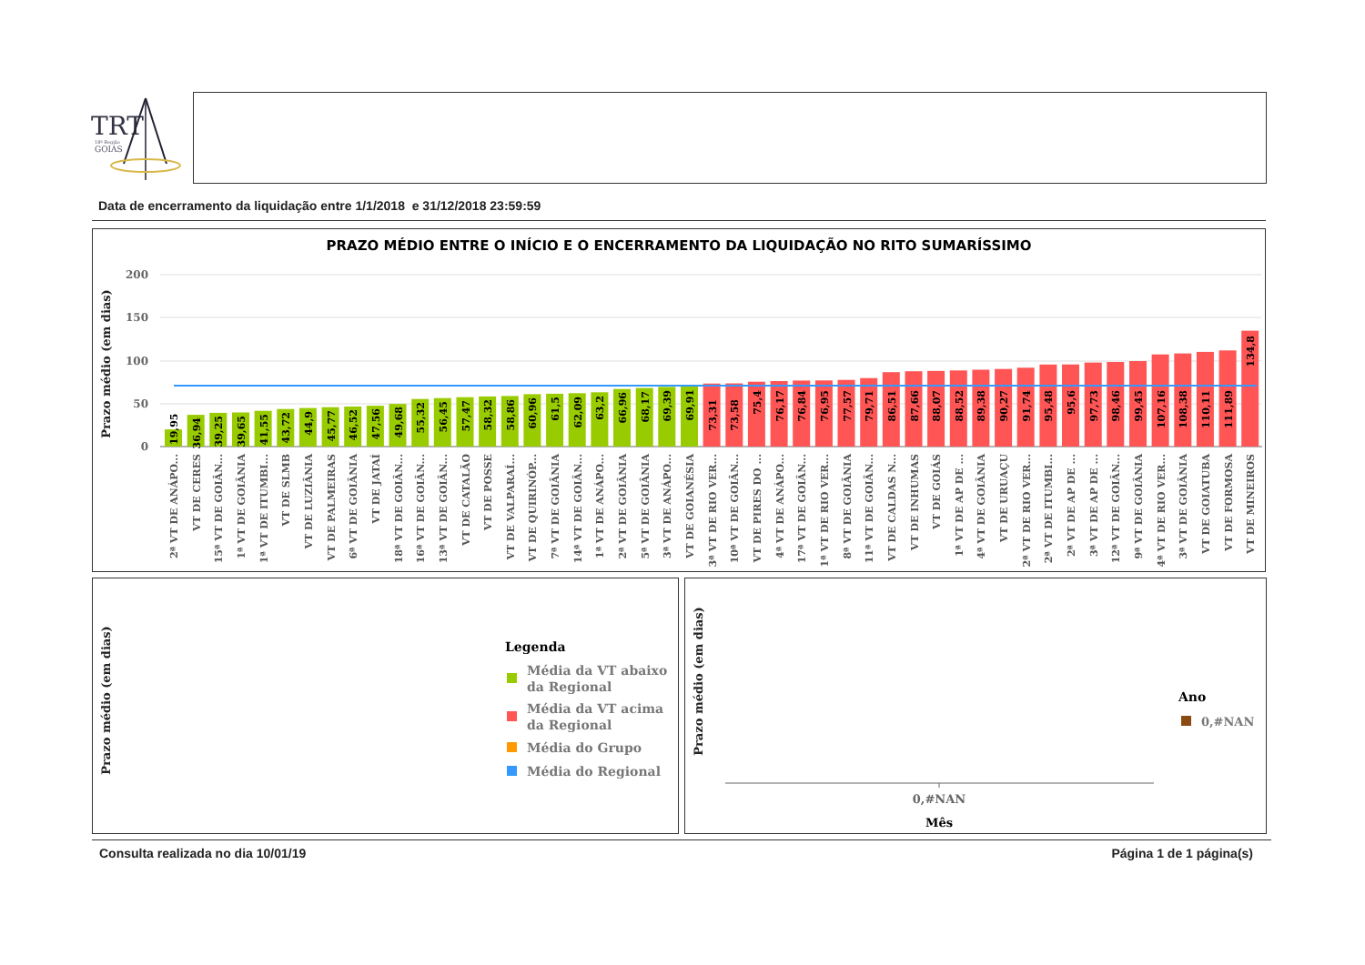TRT
18ª Região
GOIÁS
Data de encerramento da liquidação entre 1/1/2018 e 31/12/2018 23:59:59
PRAZO MÉDIO ENTRE O INÍCIO E O ENCERRAMENTO DA LIQUIDAÇÃO NO RITO SUMARÍSSIMO
Prazo médio (em dias)
200
150
100
50
0
19,95
2ª VT DE ANÁPO...
36,94
VT DE CERES
39,25
15ª VT DE GOIÂN...
39,65
1ª VT DE GOIÂNIA
41,55
1ª VT DE ITUMBI...
43,72
VT DE SLMB
44,9
VT DE LUZIÂNIA
45,77
VT DE PALMEIRAS
46,52
6ª VT DE GOIÂNIA
47,56
VT DE JATAÍ
49,68
18ª VT DE GOIÂN...
55,32
16ª VT DE GOIÂN...
56,45
13ª VT DE GOIÂN...
57,47
VT DE CATALÃO
58,32
VT DE POSSE
58,86
VT DE VALPARAÍ...
60,96
VT DE QUIRINÓP...
61,5
7ª VT DE GOIÂNIA
62,09
14ª VT DE GOIÂN...
63,2
1ª VT DE ANÁPO...
66,96
2ª VT DE GOIÂNIA
68,17
5ª VT DE GOIÂNIA
69,39
3ª VT DE ANÁPO...
69,91
VT DE GOIANÉSIA
73,31
3ª VT DE RIO VER...
73,58
10ª VT DE GOIÂN...
75,4
VT DE PIRES DO ...
76,17
4ª VT DE ANÁPO...
76,84
17ª VT DE GOIÂN...
76,95
1ª VT DE RIO VER...
77,57
8ª VT DE GOIÂNIA
79,71
11ª VT DE GOIÂN...
86,51
VT DE CALDAS N...
87,66
VT DE INHUMAS
88,07
VT DE GOIÁS
88,52
1ª VT DE AP DE ...
89,38
4ª VT DE GOIÂNIA
90,27
VT DE URUAÇU
91,74
2ª VT DE RIO VER...
95,48
2ª VT DE ITUMBI...
95,6
2ª VT DE AP DE ...
97,73
3ª VT DE AP DE ...
98,46
12ª VT DE GOIÂN...
99,45
9ª VT DE GOIÂNIA
107,16
4ª VT DE RIO VER...
108,38
3ª VT DE GOIÂNIA
110,11
VT DE GOIATUBA
111,89
VT DE FORMOSA
134,8
VT DE MINEIROS
Prazo médio (em dias)
Legenda
Média da VT abaixo
da Regional
Média da VT acima
da Regional
Média do Grupo
Média do Regional
Prazo médio (em dias)
0,#NAN
Mês
Ano
0,#NAN
Consulta realizada no dia 10/01/19 Página 1 de 1 página(s)